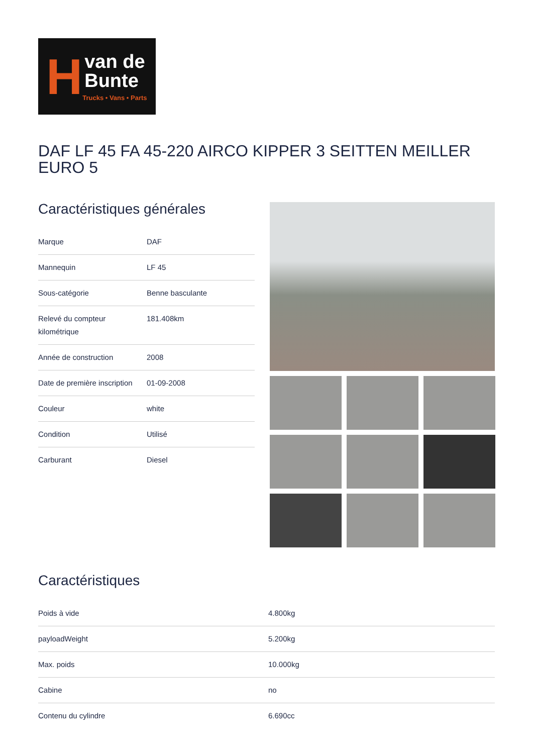H
van de
Bunte
Trucks • Vans • Parts
DAF LF 45 FA 45-220 AIRCO KIPPER 3 SEITTEN MEILLER EURO 5
Caractéristiques générales
| Marque | DAF |
| Mannequin | LF 45 |
| Sous-catégorie | Benne basculante |
| Relevé du compteur kilométrique | 181.408km |
| Année de construction | 2008 |
| Date de première inscription | 01-09-2008 |
| Couleur | white |
| Condition | Utilisé |
| Carburant | Diesel |
Caractéristiques
| Poids à vide | 4.800kg |
| payloadWeight | 5.200kg |
| Max. poids | 10.000kg |
| Cabine | no |
| Contenu du cylindre | 6.690cc |